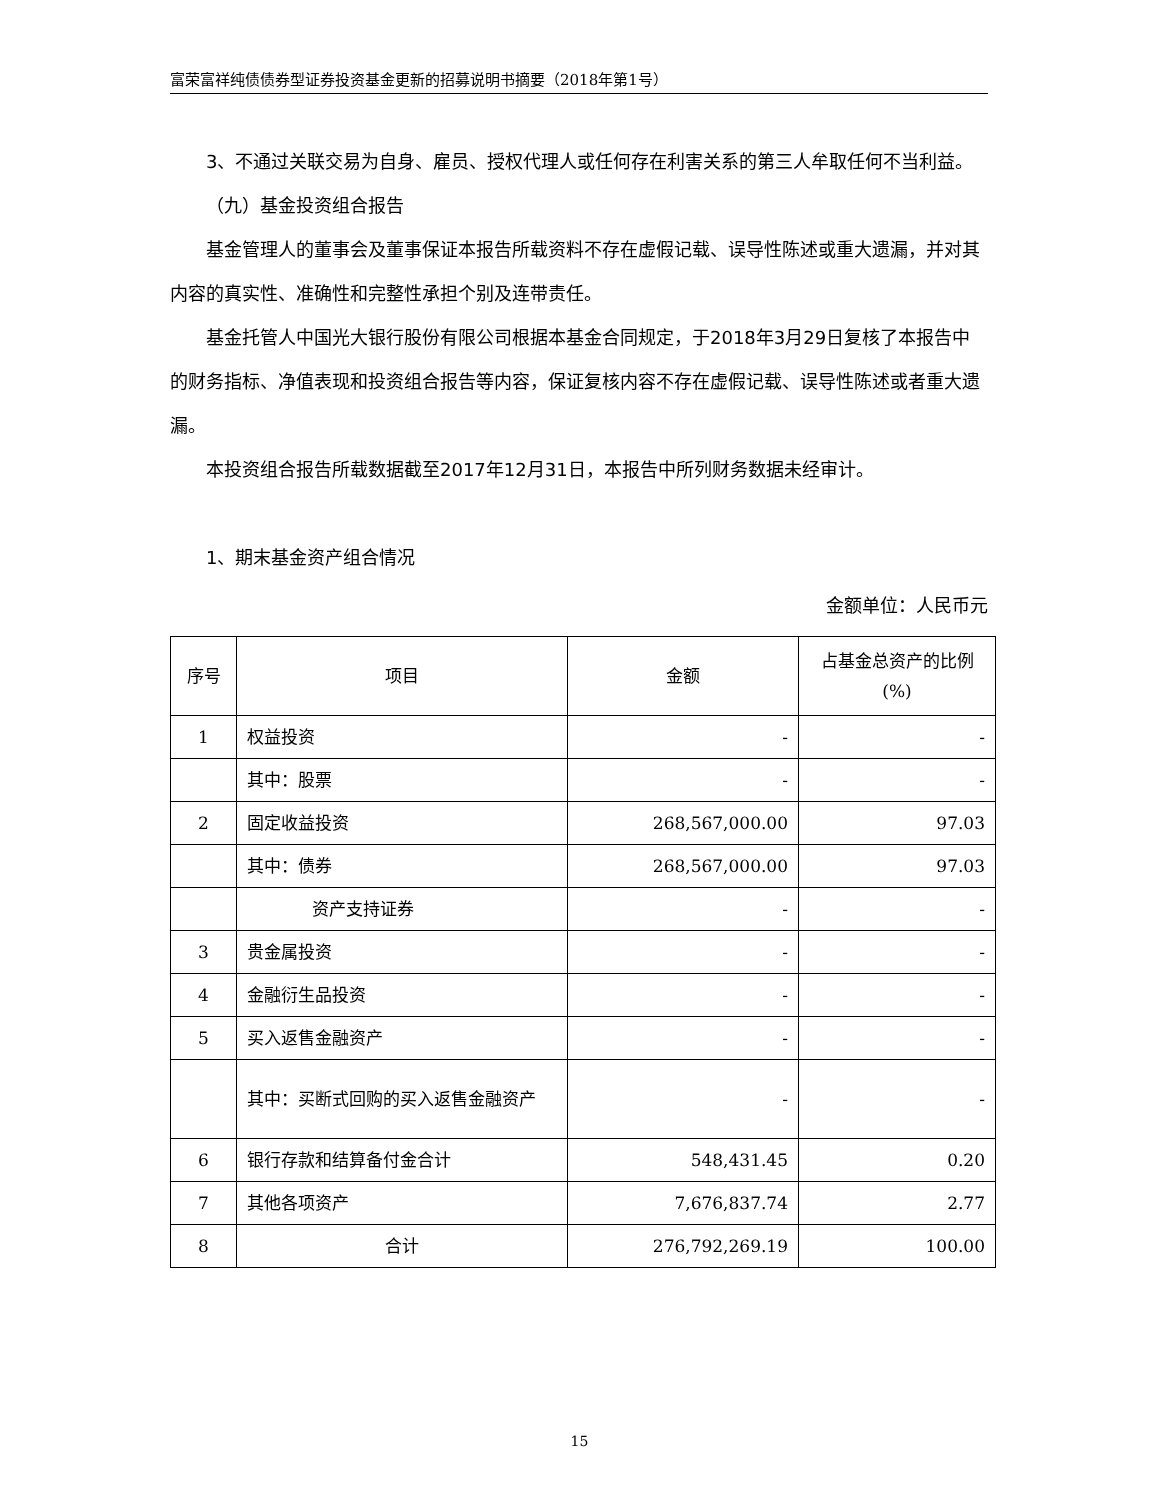富荣富祥纯债债券型证券投资基金更新的招募说明书摘要（2018年第1号）
3、不通过关联交易为自身、雇员、授权代理人或任何存在利害关系的第三人牟取任何不当利益。
（九）基金投资组合报告
基金管理人的董事会及董事保证本报告所载资料不存在虚假记载、误导性陈述或重大遗漏，并对其内容的真实性、准确性和完整性承担个别及连带责任。
基金托管人中国光大银行股份有限公司根据本基金合同规定，于2018年3月29日复核了本报告中的财务指标、净值表现和投资组合报告等内容，保证复核内容不存在虚假记载、误导性陈述或者重大遗漏。
本投资组合报告所载数据截至2017年12月31日，本报告中所列财务数据未经审计。
1、期末基金资产组合情况
金额单位：人民币元
| 序号 | 项目 | 金额 | 占基金总资产的比例(%) |
| --- | --- | --- | --- |
| 1 | 权益投资 | - | - |
| | 其中：股票 | - | - |
| 2 | 固定收益投资 | 268,567,000.00 | 97.03 |
| | 其中：债券 | 268,567,000.00 | 97.03 |
| | 资产支持证券 | - | - |
| 3 | 贵金属投资 | - | - |
| 4 | 金融衍生品投资 | - | - |
| 5 | 买入返售金融资产 | - | - |
| | 其中：买断式回购的买入返售金融资产 | - | - |
| 6 | 银行存款和结算备付金合计 | 548,431.45 | 0.20 |
| 7 | 其他各项资产 | 7,676,837.74 | 2.77 |
| 8 | 合计 | 276,792,269.19 | 100.00 |
15